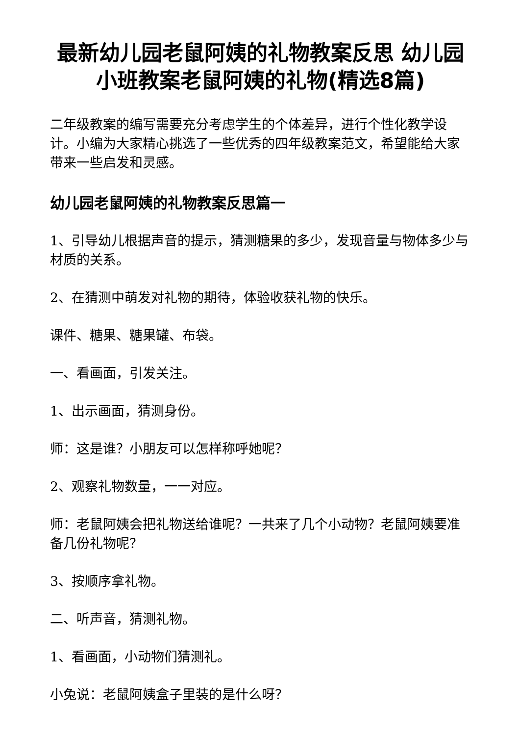最新幼儿园老鼠阿姨的礼物教案反思 幼儿园小班教案老鼠阿姨的礼物(精选8篇)
二年级教案的编写需要充分考虑学生的个体差异，进行个性化教学设计。小编为大家精心挑选了一些优秀的四年级教案范文，希望能给大家带来一些启发和灵感。
幼儿园老鼠阿姨的礼物教案反思篇一
1、引导幼儿根据声音的提示，猜测糖果的多少，发现音量与物体多少与材质的关系。
2、在猜测中萌发对礼物的期待，体验收获礼物的快乐。
课件、糖果、糖果罐、布袋。
一、看画面，引发关注。
1、出示画面，猜测身份。
师：这是谁？小朋友可以怎样称呼她呢？
2、观察礼物数量，一一对应。
师：老鼠阿姨会把礼物送给谁呢？一共来了几个小动物？老鼠阿姨要准备几份礼物呢？
3、按顺序拿礼物。
二、听声音，猜测礼物。
1、看画面，小动物们猜测礼。
小兔说：老鼠阿姨盒子里装的是什么呀？